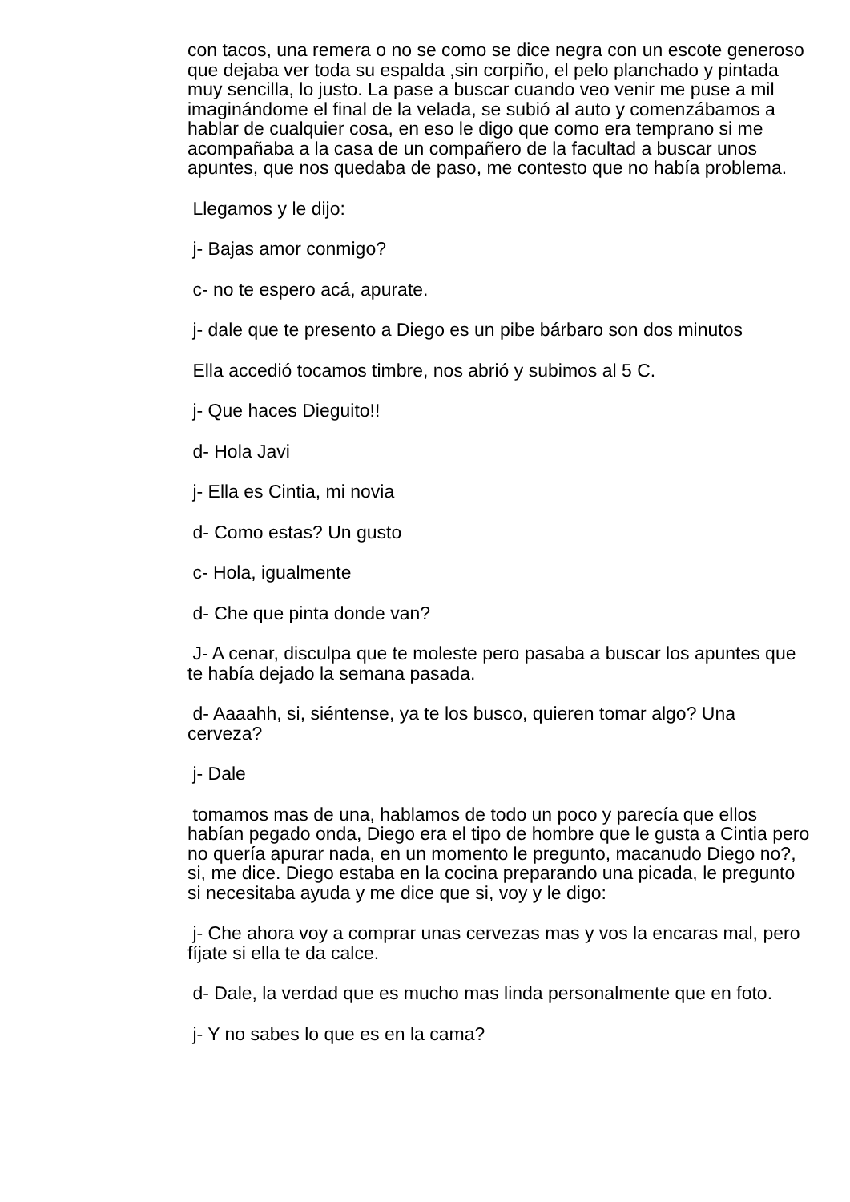con tacos, una remera o no se como se dice negra con un escote generoso que dejaba ver toda su espalda ,sin corpiño, el pelo planchado y pintada muy sencilla, lo justo. La pase a buscar cuando veo venir me puse a mil imaginándome el final de la velada, se subió al auto y comenzábamos a hablar de cualquier cosa, en eso le digo que como era temprano si me acompañaba a la casa de un compañero de la facultad a buscar unos apuntes, que nos quedaba de paso, me contesto que no había problema.
Llegamos y le dijo:
j- Bajas amor conmigo?
c- no te espero acá, apurate.
j- dale que te presento a Diego es un pibe bárbaro son dos minutos
Ella accedió tocamos timbre, nos abrió y subimos al 5 C.
j- Que haces Dieguito!!
d- Hola Javi
j- Ella es Cintia, mi novia
d- Como estas? Un gusto
c- Hola, igualmente
d- Che que pinta donde van?
J- A cenar, disculpa que te moleste pero pasaba a buscar los apuntes que te había dejado la semana pasada.
d- Aaaahh, si, siéntense, ya te los busco, quieren tomar algo? Una cerveza?
j- Dale
tomamos mas de una, hablamos de todo un poco y parecía que ellos habían pegado onda, Diego era el tipo de hombre que le gusta a Cintia pero no quería apurar nada, en un momento le pregunto, macanudo Diego no?, si, me dice. Diego estaba en la cocina preparando una picada, le pregunto si necesitaba ayuda y me dice que si, voy y le digo:
j- Che ahora voy a comprar unas cervezas mas y vos la encaras mal, pero fíjate si ella te da calce.
d- Dale, la verdad que es mucho mas linda personalmente que en foto.
j- Y no sabes lo que es en la cama?